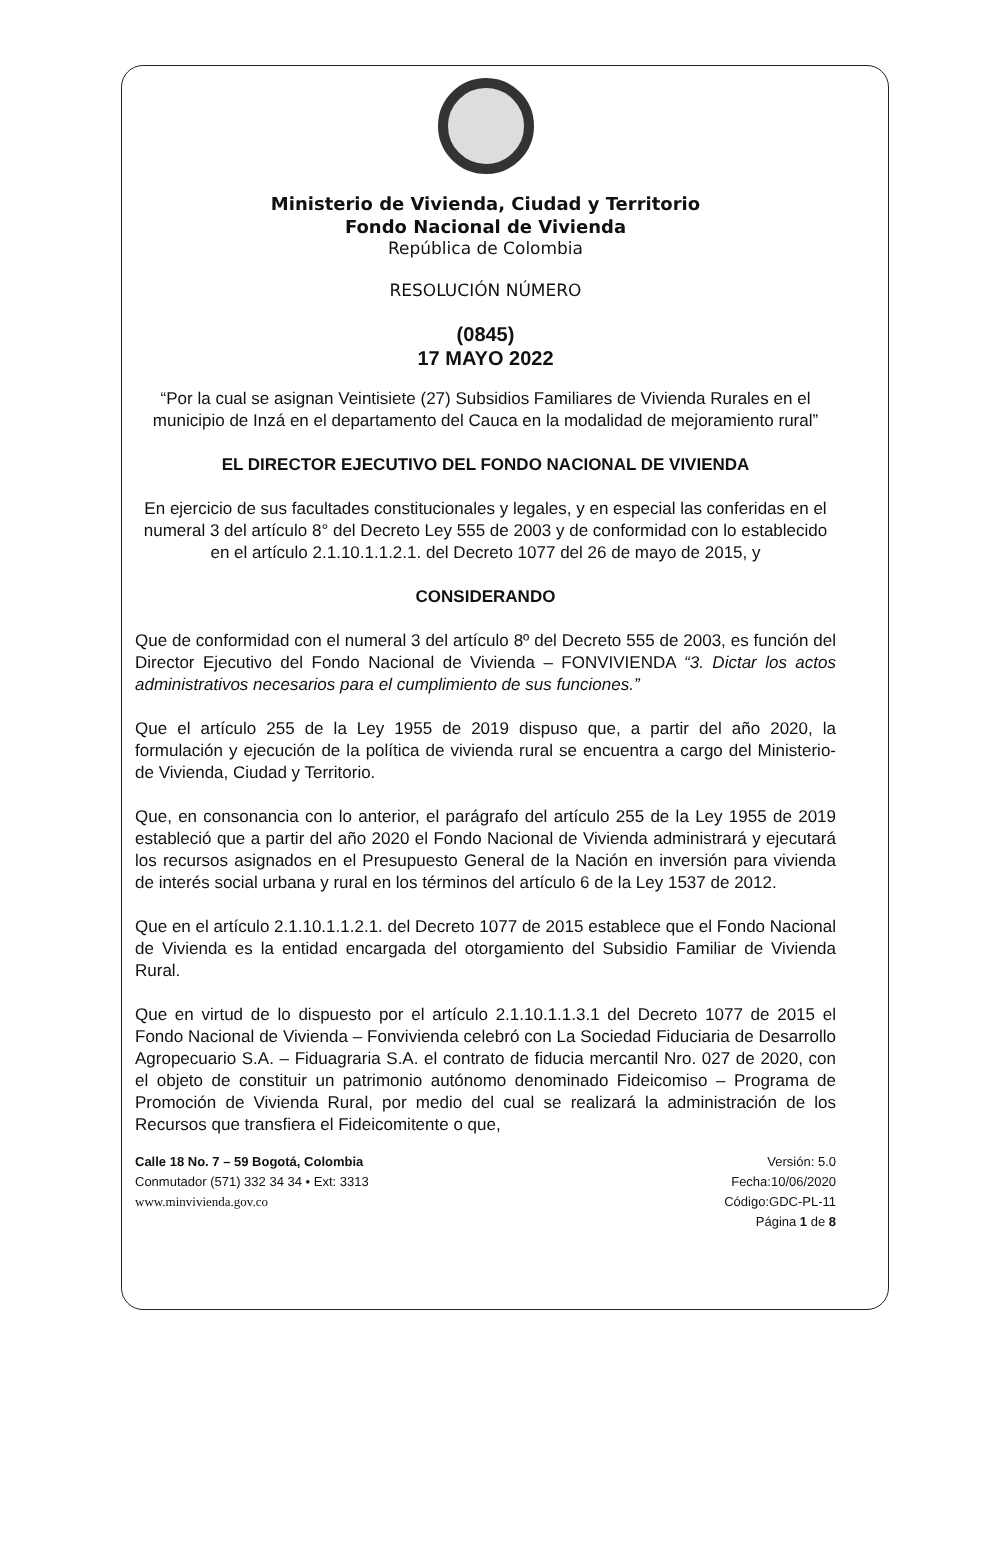Ministerio de Vivienda, Ciudad y Territorio
Fondo Nacional de Vivienda
República de Colombia
RESOLUCIÓN NÚMERO
(0845)
17 MAYO 2022
“Por la cual se asignan Veintisiete (27) Subsidios Familiares de Vivienda Rurales en el municipio de Inzá en el departamento del Cauca en la modalidad de mejoramiento rural”
EL DIRECTOR EJECUTIVO DEL FONDO NACIONAL DE VIVIENDA
En ejercicio de sus facultades constitucionales y legales, y en especial las conferidas en el numeral 3 del artículo 8° del Decreto Ley 555 de 2003 y de conformidad con lo establecido en el artículo 2.1.10.1.1.2.1. del Decreto 1077 del 26 de mayo de 2015, y
CONSIDERANDO
Que de conformidad con el numeral 3 del artículo 8º del Decreto 555 de 2003, es función del Director Ejecutivo del Fondo Nacional de Vivienda – FONVIVIENDA “3. Dictar los actos administrativos necesarios para el cumplimiento de sus funciones.”
Que el artículo 255 de la Ley 1955 de 2019 dispuso que, a partir del año 2020, la formulación y ejecución de la política de vivienda rural se encuentra a cargo del Ministerio-de Vivienda, Ciudad y Territorio.
Que, en consonancia con lo anterior, el parágrafo del artículo 255 de la Ley 1955 de 2019 estableció que a partir del año 2020 el Fondo Nacional de Vivienda administrará y ejecutará los recursos asignados en el Presupuesto General de la Nación en inversión para vivienda de interés social urbana y rural en los términos del artículo 6 de la Ley 1537 de 2012.
Que en el artículo 2.1.10.1.1.2.1. del Decreto 1077 de 2015 establece que el Fondo Nacional de Vivienda es la entidad encargada del otorgamiento del Subsidio Familiar de Vivienda Rural.
Que en virtud de lo dispuesto por el artículo 2.1.10.1.1.3.1 del Decreto 1077 de 2015 el Fondo Nacional de Vivienda – Fonvivienda celebró con La Sociedad Fiduciaria de Desarrollo Agropecuario S.A. – Fiduagraria S.A. el contrato de fiducia mercantil Nro. 027 de 2020, con el objeto de constituir un patrimonio autónomo denominado Fideicomiso – Programa de Promoción de Vivienda Rural, por medio del cual se realizará la administración de los Recursos que transfiera el Fideicomitente o que,
Calle 18 No. 7 – 59 Bogotá, Colombia
Conmutador (571) 332 34 34 • Ext: 3313
www.minvivienda.gov.co
Versión: 5.0
Fecha:10/06/2020
Código:GDC-PL-11
Página 1 de 8